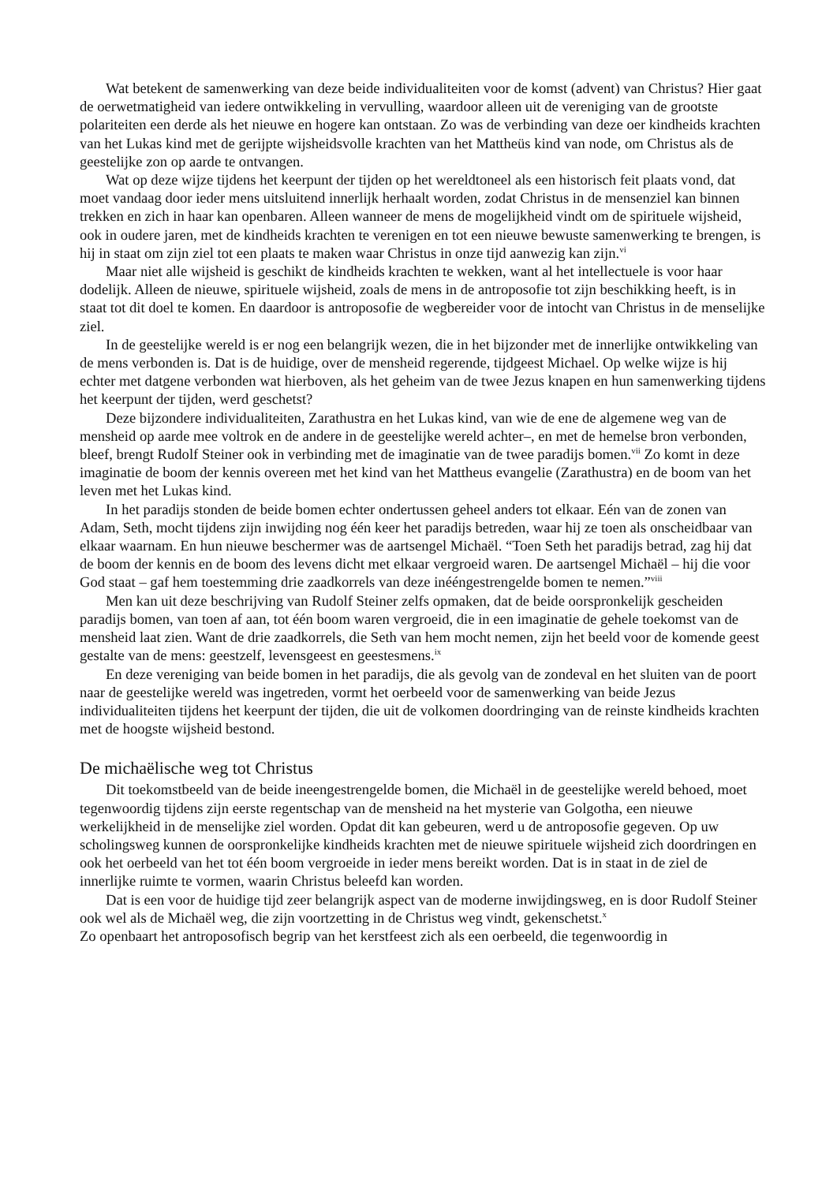Wat betekent de samenwerking van deze beide individualiteiten voor de komst (advent) van Christus? Hier gaat de oerwetmatigheid van iedere ontwikkeling in vervulling, waardoor alleen uit de vereniging van de grootste polariteiten een derde als het nieuwe en hogere kan ontstaan. Zo was de verbinding van deze oer kindheids krachten van het Lukas kind met de gerijpte wijsheidsvolle krachten van het Mattheüs kind van node, om Christus als de geestelijke zon op aarde te ontvangen.
Wat op deze wijze tijdens het keerpunt der tijden op het wereldtoneel als een historisch feit plaats vond, dat moet vandaag door ieder mens uitsluitend innerlijk herhaalt worden, zodat Christus in de mensenziel kan binnen trekken en zich in haar kan openbaren. Alleen wanneer de mens de mogelijkheid vindt om de spirituele wijsheid, ook in oudere jaren, met de kindheids krachten te verenigen en tot een nieuwe bewuste samenwerking te brengen, is hij in staat om zijn ziel tot een plaats te maken waar Christus in onze tijd aanwezig kan zijn.<sup>vi</sup>
Maar niet alle wijsheid is geschikt de kindheids krachten te wekken, want al het intellectuele is voor haar dodelijk. Alleen de nieuwe, spirituele wijsheid, zoals de mens in de antroposofie tot zijn beschikking heeft, is in staat tot dit doel te komen. En daardoor is antroposofie de wegbereider voor de intocht van Christus in de menselijke ziel.
In de geestelijke wereld is er nog een belangrijk wezen, die in het bijzonder met de innerlijke ontwikkeling van de mens verbonden is. Dat is de huidige, over de mensheid regerende, tijdgeest Michael. Op welke wijze is hij echter met datgene verbonden wat hierboven, als het geheim van de twee Jezus knapen en hun samenwerking tijdens het keerpunt der tijden, werd geschetst?
Deze bijzondere individualiteiten, Zarathustra en het Lukas kind, van wie de ene de algemene weg van de mensheid op aarde mee voltrok en de andere in de geestelijke wereld achter–, en met de hemelse bron verbonden, bleef, brengt Rudolf Steiner ook in verbinding met de imaginatie van de twee paradijs bomen.<sup>vii</sup> Zo komt in deze imaginatie de boom der kennis overeen met het kind van het Mattheus evangelie (Zarathustra) en de boom van het leven met het Lukas kind.
In het paradijs stonden de beide bomen echter ondertussen geheel anders tot elkaar. Eén van de zonen van Adam, Seth, mocht tijdens zijn inwijding nog één keer het paradijs betreden, waar hij ze toen als onscheidbaar van elkaar waarnam. En hun nieuwe beschermer was de aartsengel Michaël. “Toen Seth het paradijs betrad, zag hij dat de boom der kennis en de boom des levens dicht met elkaar vergroeid waren. De aartsengel Michaël – hij die voor God staat – gaf hem toestemming drie zaadkorrels van deze inééngestrengelde bomen te nemen.”<sup>viii</sup>
Men kan uit deze beschrijving van Rudolf Steiner zelfs opmaken, dat de beide oorspronkelijk gescheiden paradijs bomen, van toen af aan, tot één boom waren vergroeid, die in een imaginatie de gehele toekomst van de mensheid laat zien. Want de drie zaadkorrels, die Seth van hem mocht nemen, zijn het beeld voor de komende geest gestalte van de mens: geestzelf, levensgeest en geestesmens.<sup>ix</sup>
En deze vereniging van beide bomen in het paradijs, die als gevolg van de zondeval en het sluiten van de poort naar de geestelijke wereld was ingetreden, vormt het oerbeeld voor de samenwerking van beide Jezus individualiteiten tijdens het keerpunt der tijden, die uit de volkomen doordringing van de reinste kindheids krachten met de hoogste wijsheid bestond.
De michaëlische weg tot Christus
Dit toekomstbeeld van de beide ineengestrengelde bomen, die Michaël in de geestelijke wereld behoed, moet tegenwoordig tijdens zijn eerste regentschap van de mensheid na het mysterie van Golgotha, een nieuwe werkelijkheid in de menselijke ziel worden. Opdat dit kan gebeuren, werd u de antroposofie gegeven. Op uw scholingsweg kunnen de oorspronkelijke kindheids krachten met de nieuwe spirituele wijsheid zich doordringen en ook het oerbeeld van het tot één boom vergroeide in ieder mens bereikt worden. Dat is in staat in de ziel de innerlijke ruimte te vormen, waarin Christus beleefd kan worden.
Dat is een voor de huidige tijd zeer belangrijk aspect van de moderne inwijdingsweg, en is door Rudolf Steiner ook wel als de Michaël weg, die zijn voortzetting in de Christus weg vindt, gekenschetst.<sup>x</sup>
Zo openbaart het antroposofisch begrip van het kerstfeest zich als een oerbeeld, die tegenwoordig in